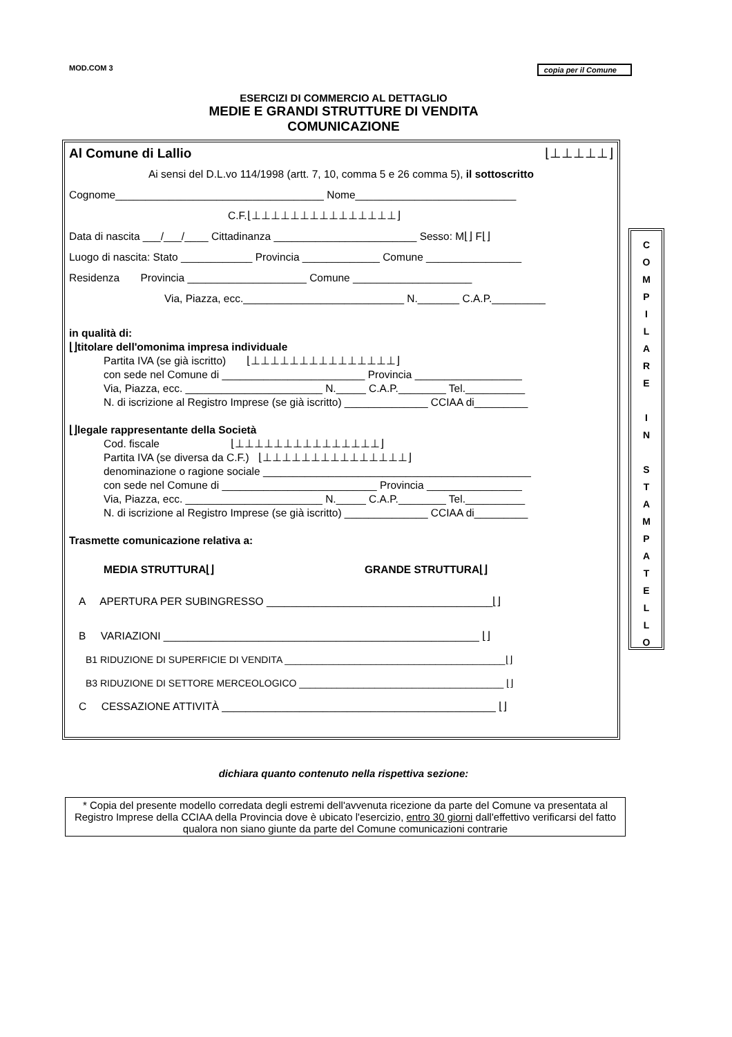MOD.COM 3 copia per il Comune
ESERCIZI DI COMMERCIO AL DETTAGLIO
MEDIE E GRANDI STRUTTURE DI VENDITA
COMUNICAZIONE
Al Comune di Lallio ⌊⊥⊥⊥⊥⊥⌋
Ai sensi del D.L.vo 114/1998 (artt. 7, 10, comma 5 e 26 comma 5), il sottoscritto
Cognome___________________________________ Nome___________________________
C.F.⌊⊥⊥⊥⊥⊥⊥⊥⊥⊥⊥⊥⊥⊥⊥⊥⌋
Data di nascita ___/___/____ Cittadinanza ________________________ Sesso: M⌊⌋ F⌊⌋
Luogo di nascita: Stato ____________ Provincia _____________ Comune ________________
Residenza Provincia ____________________ Comune ____________________
Via, Piazza, ecc.___________________________ N._______ C.A.P._________
in qualità di:
⌊⌋titolare dell'omonima impresa individuale
Partita IVA (se già iscritto) ⌊⊥⊥⊥⊥⊥⊥⊥⊥⊥⊥⊥⊥⊥⊥⊥⌋
con sede nel Comune di ________________________ Provincia __________________
Via, Piazza, ecc. _______________________ N._____ C.A.P.________ Tel.__________
N. di iscrizione al Registro Imprese (se già iscritto) ______________ CCIAA di_________
⌊⌋legale rappresentante della Società
Cod. fiscale ⌊⊥⊥⊥⊥⊥⊥⊥⊥⊥⊥⊥⊥⊥⊥⊥⌋
Partita IVA (se diversa da C.F.) ⌊⊥⊥⊥⊥⊥⊥⊥⊥⊥⊥⊥⊥⊥⊥⊥⌋
denominazione o ragione sociale _____________________________________________
con sede nel Comune di __________________________ Provincia ________________
Via, Piazza, ecc. _______________________ N._____ C.A.P.________ Tel.__________
N. di iscrizione al Registro Imprese (se già iscritto) ______________ CCIAA di_________
Trasmette comunicazione relativa a:
MEDIA STRUTTURA⌊⌋ GRANDE STRUTTURA⌊⌋
A APERTURA PER SUBINGRESSO ______________________________________⌊⌋
B VARIAZIONI _____________________________________________________ ⌊⌋
B1 RIDUZIONE DI SUPERFICIE DI VENDITA _________________________________________⌊⌋
B3 RIDUZIONE DI SETTORE MERCEOLOGICO ______________________________________ ⌊⌋
C CESSAZIONE ATTIVITÀ ______________________________________________ ⌊⌋
C
O
M
P
I
L
A
R
E
I
N
S
T
A
M
P
A
T
E
L
L
O
dichiara quanto contenuto nella rispettiva sezione:
* Copia del presente modello corredata degli estremi dell'avvenuta ricezione da parte del Comune va presentata al Registro Imprese della CCIAA della Provincia dove è ubicato l'esercizio, entro 30 giorni dall'effettivo verificarsi del fatto qualora non siano giunte da parte del Comune comunicazioni contrarie